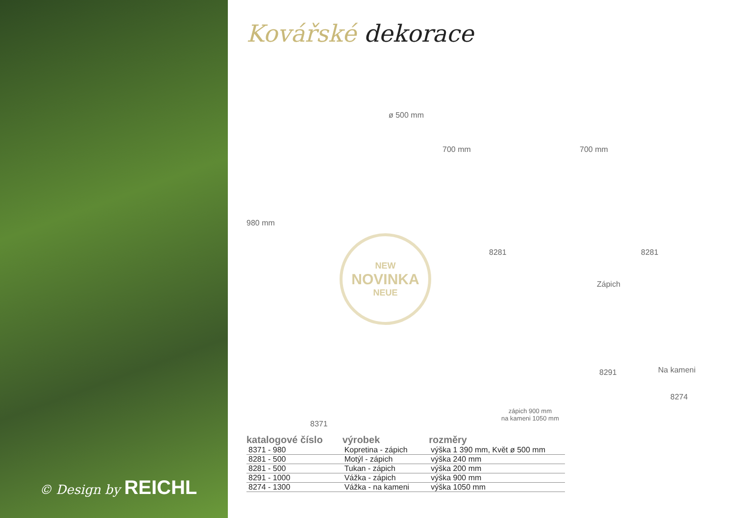© Design by REICHL
Kovářské dekorace
980 mm
ø 500 mm
700 mm 700 mm
8281 8281
NEW
NOVINKA
NEUE
Zápich
Na kameni 8291
8274
zápich 900 mm
na kameni 1050 mm
8371
| katalogové číslo | výrobek | rozměry |
| --- | --- | --- |
| 8371 - 980 | Kopretina - zápich | výška 1 390 mm, Květ ø 500 mm |
| 8281 - 500 | Motýl - zápich | výška 240 mm |
| 8281 - 500 | Tukan - zápich | výška 200 mm |
| 8291 - 1000 | Vážka - zápich | výška 900 mm |
| 8274 - 1300 | Vážka - na kameni | výška 1050 mm |